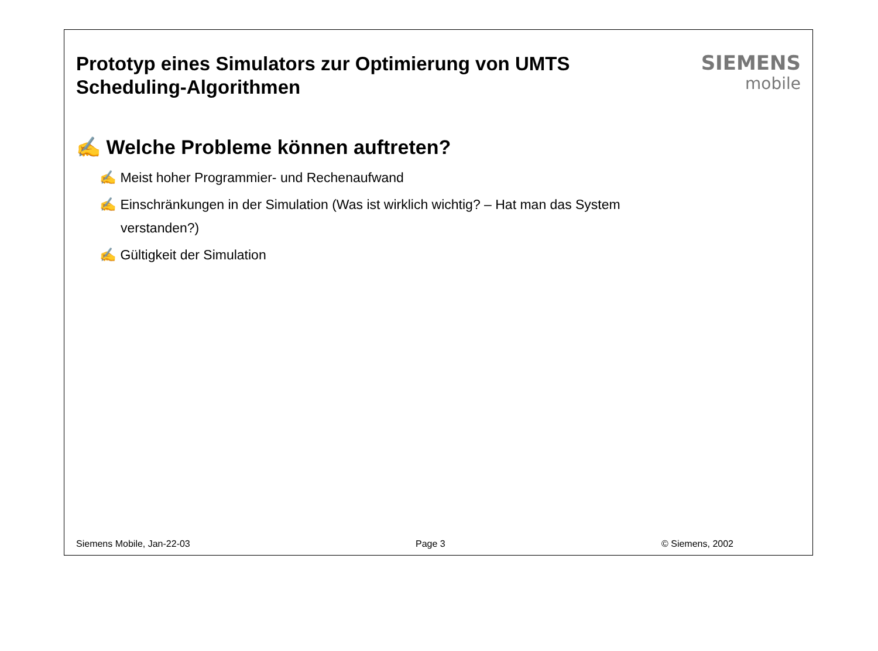Prototyp eines Simulators zur Optimierung von UMTS
Scheduling-Algorithmen
SIEMENS
mobile
✍ Welche Probleme können auftreten?
✍ Meist hoher Programmier- und Rechenaufwand
✍ Einschränkungen in der Simulation (Was ist wirklich wichtig? – Hat man das System verstanden?)
✍ Gültigkeit der Simulation
Siemens Mobile, Jan-22-03 Page 3 © Siemens, 2002